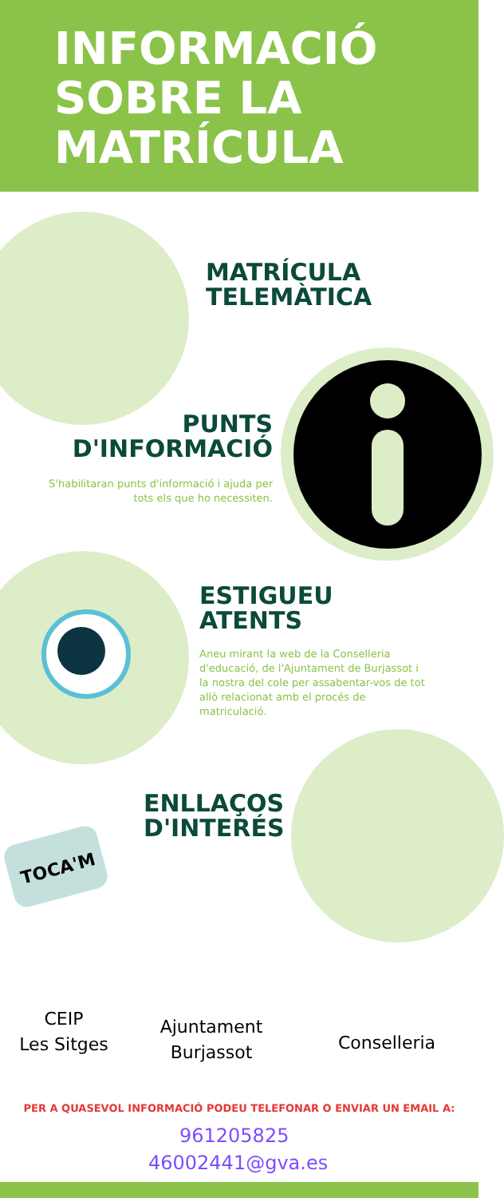INFORMACIÓ
SOBRE LA
MATRÍCULA
MATRÍCULA
TELEMÀTICA
PUNTS
D'INFORMACIÓ
S'habilitaran punts d'informació i ajuda per tots els que ho necessiten.
ESTIGUEU ATENTS
Aneu mirant la web de la Conselleria d'educació, de l'Ajuntament de Burjassot i la nostra del cole per assabentar-vos de tot allò relacionat amb el procés de matriculació.
ENLLAÇOS
D'INTERÉS
TOCA'M
CEIP
Les Sitges
Ajuntament
Burjassot
Conselleria
PER A QUASEVOL INFORMACIÓ PODEU TELEFONAR O ENVIAR UN EMAIL A:
961205825
46002441@gva.es